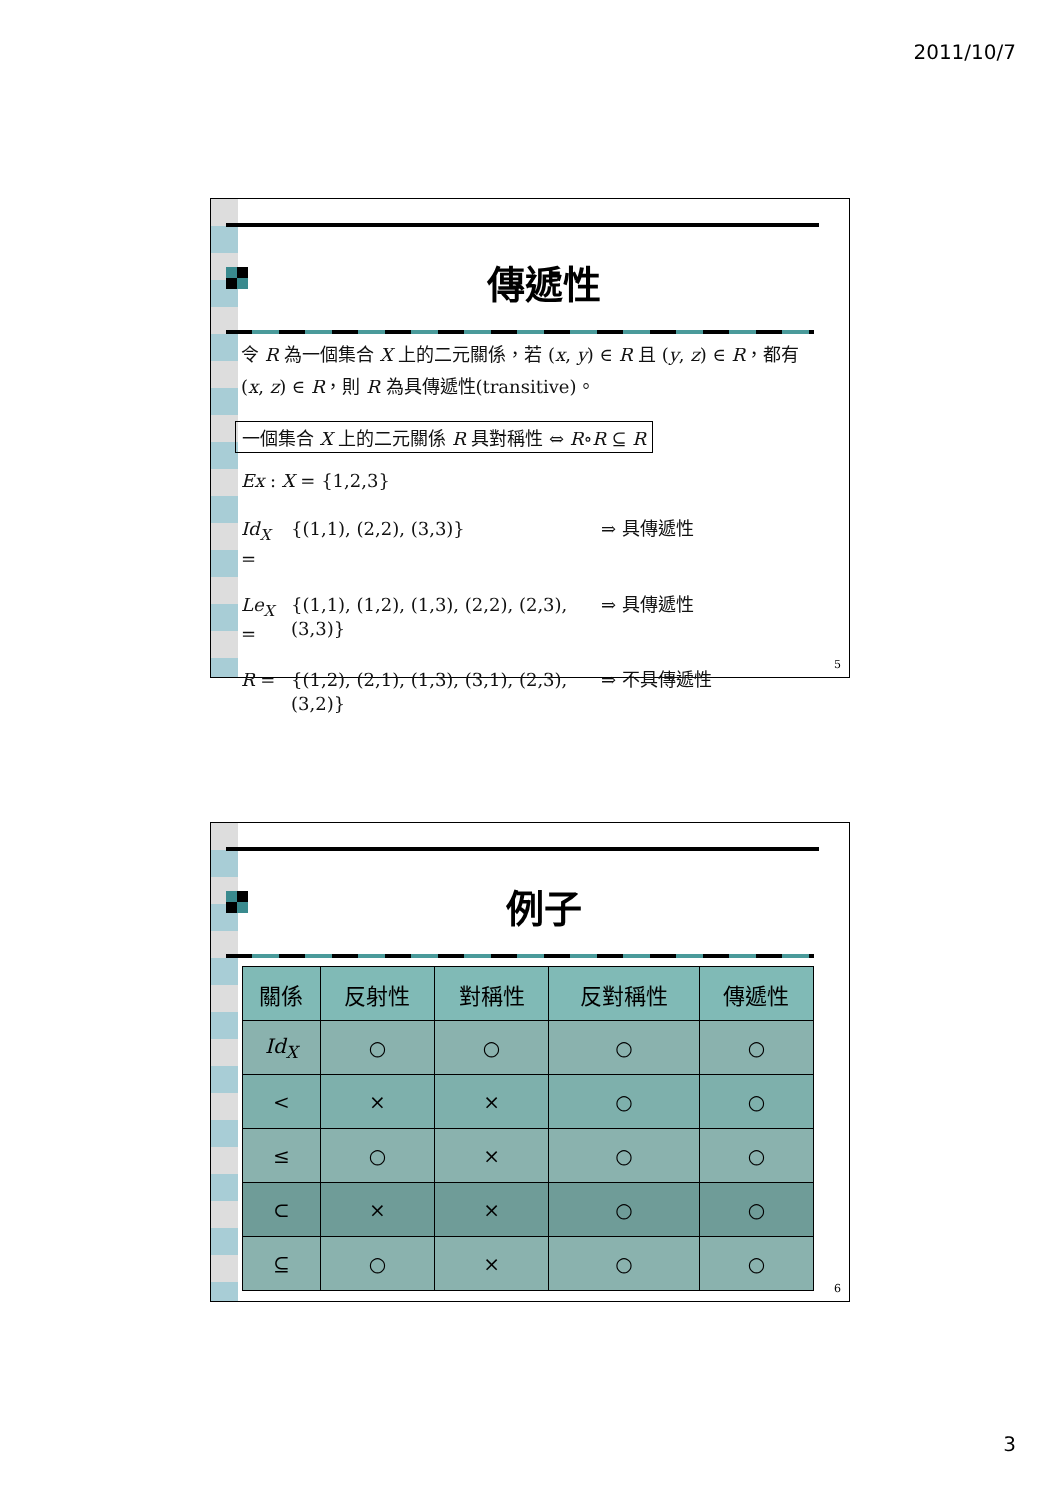2011/10/7
傳遞性
令 R 為一個集合 X 上的二元關係，若 (x, y) ∈ R 且 (y, z) ∈ R，都有(x, z) ∈ R，則 R 為具傳遞性(transitive)。
一個集合 X 上的二元關係 R 具對稱性 ⇔ R∘R ⊆ R
Ex : X = {1,2,3}
Id<sub>X</sub> = {(1,1), (2,2), (3,3)} ⇒ 具傳遞性
Le<sub>X</sub> = {(1,1), (1,2), (1,3), (2,2), (2,3), (3,3)} ⇒ 具傳遞性
R = {(1,2), (2,1), (1,3), (3,1), (2,3), (3,2)} ⇒ 不具傳遞性
5
例子
| 關係 | 反射性 | 對稱性 | 反對稱性 | 傳遞性 |
| --- | --- | --- | --- | --- |
| Id<sub>X</sub> | ○ | ○ | ○ | ○ |
| < | × | × | ○ | ○ |
| ≤ | ○ | × | ○ | ○ |
| ⊂ | × | × | ○ | ○ |
| ⊆ | ○ | × | ○ | ○ |
6
3